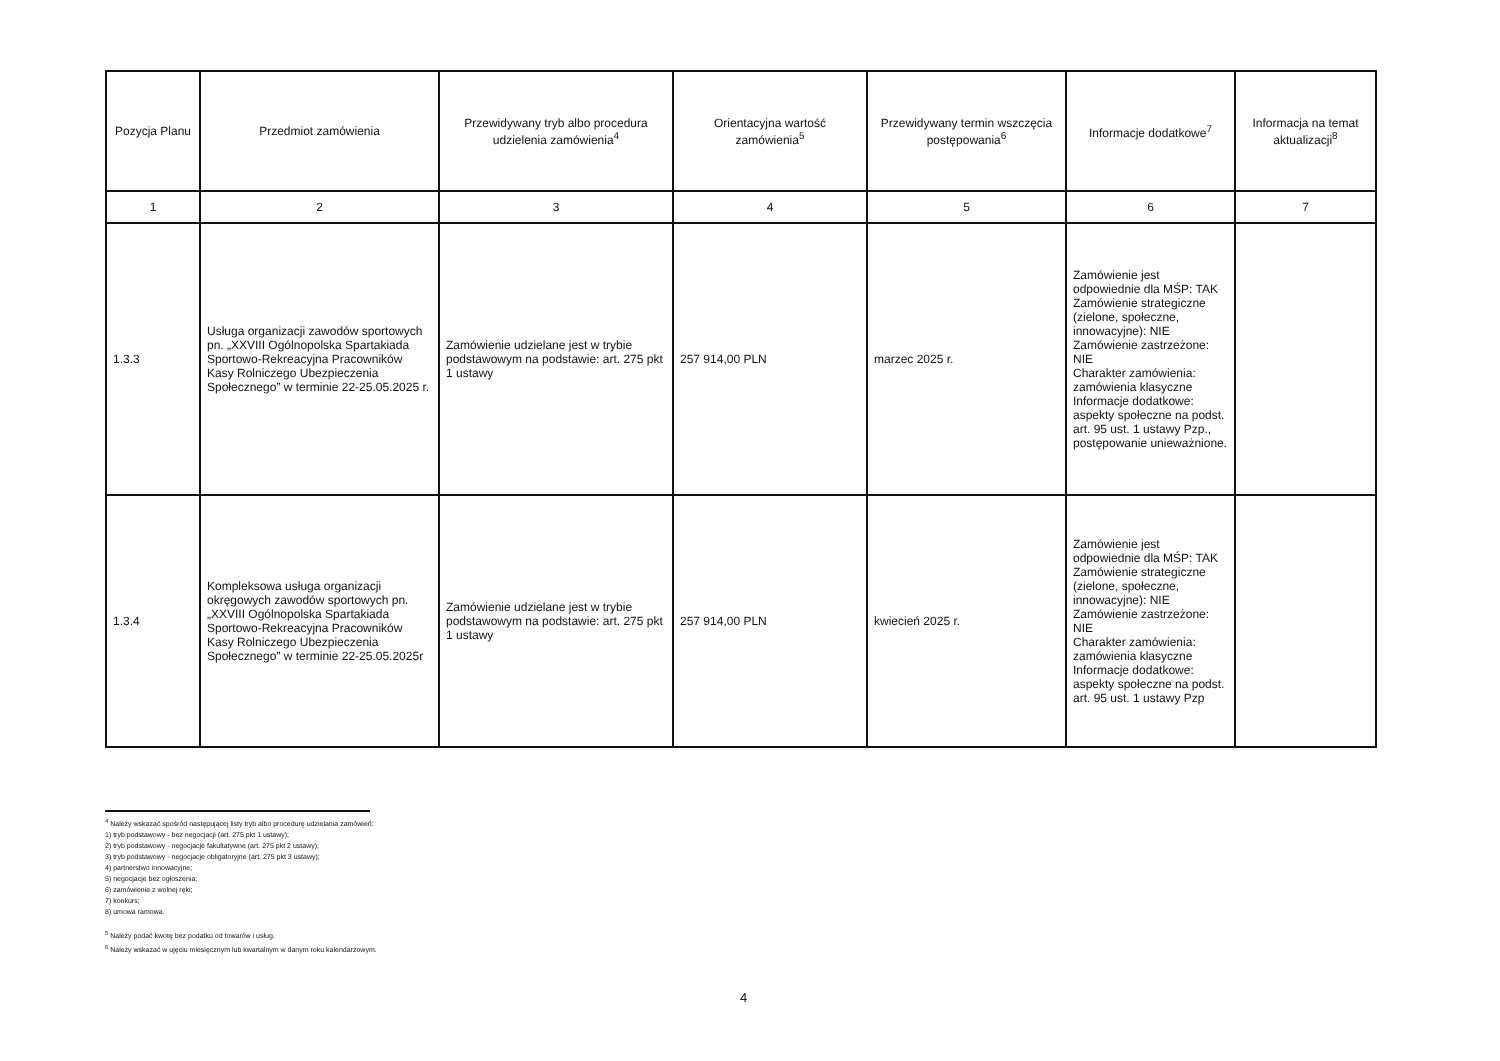| Pozycja Planu | Przedmiot zamówienia | Przewidywany tryb albo procedura udzielenia zamówienia<sup>4</sup> | Orientacyjna wartość zamówienia<sup>5</sup> | Przewidywany termin wszczęcia postępowania<sup>6</sup> | Informacje dodatkowe<sup>7</sup> | Informacja na temat aktualizacji<sup>8</sup> |
| --- | --- | --- | --- | --- | --- | --- |
| 1 | 2 | 3 | 4 | 5 | 6 | 7 |
| 1.3.3 | Usługa organizacji zawodów sportowych pn. „XXVIII Ogólnopolska Spartakiada Sportowo-Rekreacyjna Pracowników Kasy Rolniczego Ubezpieczenia Społecznego” w terminie 22-25.05.2025 r. | Zamówienie udzielane jest w trybie podstawowym na podstawie: art. 275 pkt 1 ustawy | 257 914,00 PLN | marzec 2025 r. | Zamówienie jest odpowiednie dla MŚP: TAK Zamówienie strategiczne (zielone, społeczne, innowacyjne): NIE Zamówienie zastrzeżone: NIE Charakter zamówienia: zamówienia klasyczne Informacje dodatkowe: aspekty społeczne na podst. art. 95 ust. 1 ustawy Pzp., postępowanie unieważnione. | |
| 1.3.4 | Kompleksowa usługa organizacji okręgowych zawodów sportowych pn. „XXVIII Ogólnopolska Spartakiada Sportowo-Rekreacyjna Pracowników Kasy Rolniczego Ubezpieczenia Społecznego” w terminie 22-25.05.2025r | Zamówienie udzielane jest w trybie podstawowym na podstawie: art. 275 pkt 1 ustawy | 257 914,00 PLN | kwiecień 2025 r. | Zamówienie jest odpowiednie dla MŚP: TAK Zamówienie strategiczne (zielone, społeczne, innowacyjne): NIE Zamówienie zastrzeżone: NIE Charakter zamówienia: zamówienia klasyczne Informacje dodatkowe: aspekty społeczne na podst. art. 95 ust. 1 ustawy Pzp | |
<sup>4</sup> Należy wskazać spośród następującej listy tryb albo procedurę udzielania zamówień:
1) tryb podstawowy - bez negocjacji (art. 275 pkt 1 ustawy);
2) tryb podstawowy - negocjacje fakultatywne (art. 275 pkt 2 ustawy);
3) tryb podstawowy - negocjacje obligatoryjne (art. 275 pkt 3 ustawy);
4) partnerstwo innowacyjne;
5) negocjacje bez ogłoszenia;
6) zamówienie z wolnej ręki;
7) konkurs;
8) umowa ramowa.
<sup>5</sup> Należy podać kwotę bez podatku od towarów i usług.
<sup>6</sup> Należy wskazać w ujęciu miesięcznym lub kwartalnym w danym roku kalendarzowym.
4